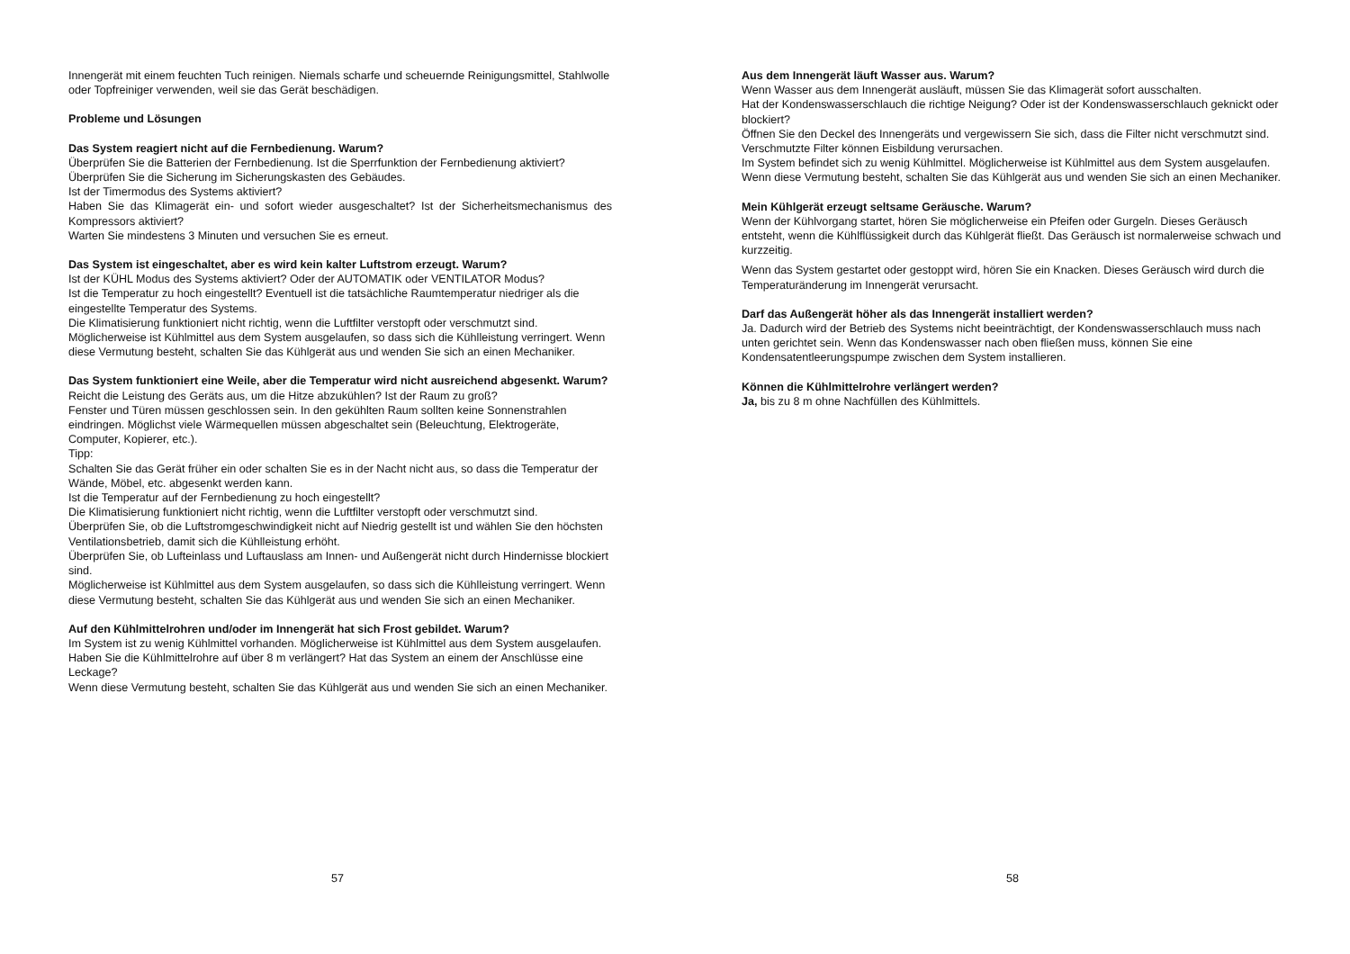Innengerät mit einem feuchten Tuch reinigen. Niemals scharfe und scheuernde Reinigungsmittel, Stahlwolle oder Topfreiniger verwenden, weil sie das Gerät beschädigen.
Probleme und Lösungen
Das System reagiert nicht auf die Fernbedienung. Warum?
Überprüfen Sie die Batterien der Fernbedienung. Ist die Sperrfunktion der Fernbedienung aktiviert?
Überprüfen Sie die Sicherung im Sicherungskasten des Gebäudes.
Ist der Timermodus des Systems aktiviert?
Haben Sie das Klimagerät ein- und sofort wieder ausgeschaltet? Ist der Sicherheitsmechanismus des Kompressors aktiviert?
Warten Sie mindestens 3 Minuten und versuchen Sie es erneut.
Das System ist eingeschaltet, aber es wird kein kalter Luftstrom erzeugt. Warum?
Ist der KÜHL Modus des Systems aktiviert? Oder der AUTOMATIK oder VENTILATOR Modus?
Ist die Temperatur zu hoch eingestellt? Eventuell ist die tatsächliche Raumtemperatur niedriger als die eingestellte Temperatur des Systems.
Die Klimatisierung funktioniert nicht richtig, wenn die Luftfilter verstopft oder verschmutzt sind.
Möglicherweise ist Kühlmittel aus dem System ausgelaufen, so dass sich die Kühlleistung verringert. Wenn diese Vermutung besteht, schalten Sie das Kühlgerät aus und wenden Sie sich an einen Mechaniker.
Das System funktioniert eine Weile, aber die Temperatur wird nicht ausreichend abgesenkt. Warum?
Reicht die Leistung des Geräts aus, um die Hitze abzukühlen? Ist der Raum zu groß?
Fenster und Türen müssen geschlossen sein. In den gekühlten Raum sollten keine Sonnenstrahlen eindringen. Möglichst viele Wärmequellen müssen abgeschaltet sein (Beleuchtung, Elektrogeräte, Computer, Kopierer, etc.).
Tipp:
Schalten Sie das Gerät früher ein oder schalten Sie es in der Nacht nicht aus, so dass die Temperatur der Wände, Möbel, etc. abgesenkt werden kann.
Ist die Temperatur auf der Fernbedienung zu hoch eingestellt?
Die Klimatisierung funktioniert nicht richtig, wenn die Luftfilter verstopft oder verschmutzt sind.
Überprüfen Sie, ob die Luftstromgeschwindigkeit nicht auf Niedrig gestellt ist und wählen Sie den höchsten Ventilationsbetrieb, damit sich die Kühlleistung erhöht.
Überprüfen Sie, ob Lufteinlass und Luftauslass am Innen- und Außengerät nicht durch Hindernisse blockiert sind.
Möglicherweise ist Kühlmittel aus dem System ausgelaufen, so dass sich die Kühlleistung verringert. Wenn diese Vermutung besteht, schalten Sie das Kühlgerät aus und wenden Sie sich an einen Mechaniker.
Auf den Kühlmittelrohren und/oder im Innengerät hat sich Frost gebildet. Warum?
Im System ist zu wenig Kühlmittel vorhanden. Möglicherweise ist Kühlmittel aus dem System ausgelaufen.
Haben Sie die Kühlmittelrohre auf über 8 m verlängert? Hat das System an einem der Anschlüsse eine Leckage?
Wenn diese Vermutung besteht, schalten Sie das Kühlgerät aus und wenden Sie sich an einen Mechaniker.
57
Aus dem Innengerät läuft Wasser aus. Warum?
Wenn Wasser aus dem Innengerät ausläuft, müssen Sie das Klimagerät sofort ausschalten.
Hat der Kondenswasserschlauch die richtige Neigung? Oder ist der Kondenswasserschlauch geknickt oder blockiert?
Öffnen Sie den Deckel des Innengeräts und vergewissern Sie sich, dass die Filter nicht verschmutzt sind. Verschmutzte Filter können Eisbildung verursachen.
Im System befindet sich zu wenig Kühlmittel. Möglicherweise ist Kühlmittel aus dem System ausgelaufen. Wenn diese Vermutung besteht, schalten Sie das Kühlgerät aus und wenden Sie sich an einen Mechaniker.
Mein Kühlgerät erzeugt seltsame Geräusche. Warum?
Wenn der Kühlvorgang startet, hören Sie möglicherweise ein Pfeifen oder Gurgeln. Dieses Geräusch entsteht, wenn die Kühlflüssigkeit durch das Kühlgerät fließt. Das Geräusch ist normalerweise schwach und kurzzeitig.
Wenn das System gestartet oder gestoppt wird, hören Sie ein Knacken. Dieses Geräusch wird durch die Temperaturänderung im Innengerät verursacht.
Darf das Außengerät höher als das Innengerät installiert werden?
Ja. Dadurch wird der Betrieb des Systems nicht beeinträchtigt, der Kondenswasserschlauch muss nach unten gerichtet sein. Wenn das Kondenswasser nach oben fließen muss, können Sie eine Kondensatentleerungspumpe zwischen dem System installieren.
Können die Kühlmittelrohre verlängert werden?
Ja, bis zu 8 m ohne Nachfüllen des Kühlmittels.
58